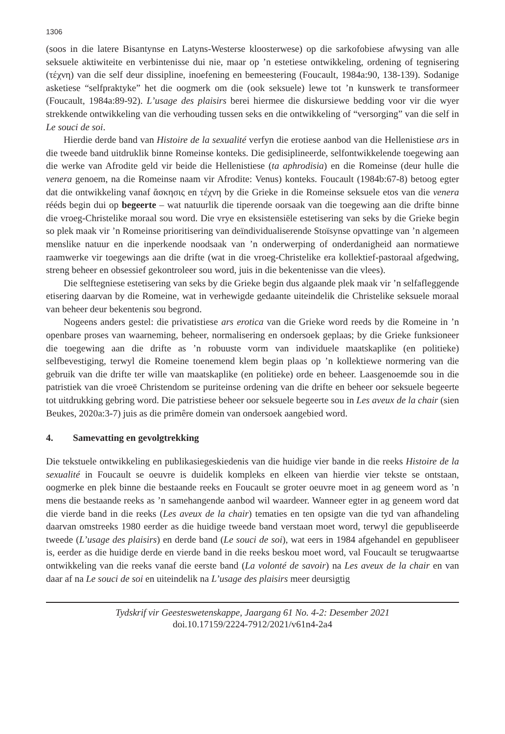1306
(soos in die latere Bisantynse en Latyns-Westerse kloosterwese) op die sarkofobiese afwysing van alle seksuele aktiwiteite en verbintenisse dui nie, maar op ’n estetiese ontwikkeling, ordening of tegnisering (τέχνη) van die self deur dissipline, inoefening en bemeestering (Foucault, 1984a:90, 138-139). Sodanige asketiese “selfpraktyke” het die oogmerk om die (ook seksuele) lewe tot ’n kunswerk te transformeer (Foucault, 1984a:89-92). L’usage des plaisirs berei hiermee die diskursiewe bedding voor vir die wyer strekkende ontwikkeling van die verhouding tussen seks en die ontwikkeling of “versorging” van die self in Le souci de soi.
Hierdie derde band van Histoire de la sexualité verfyn die erotiese aanbod van die Hellenistiese ars in die tweede band uitdruklik binne Romeinse konteks. Die gedisiplineerde, selfontwikkelende toegewing aan die werke van Afrodite geld vir beide die Hellenistiese (ta aphrodisia) en die Romeinse (deur hulle die venera genoem, na die Romeinse naam vir Afrodite: Venus) konteks. Foucault (1984b:67-8) betoog egter dat die ontwikkeling vanaf ἄσκησις en τέχνη by die Grieke in die Romeinse seksuele etos van die venera rééds begin dui op begeerte – wat natuurlik die tiperende oorsaak van die toegewing aan die drifte binne die vroeg-Christelike moraal sou word. Die vrye en eksistensiële estetisering van seks by die Grieke begin so plek maak vir ’n Romeinse prioritisering van deïndividualiserende Stoïsynse opvattinge van ’n algemeen menslike natuur en die inperkende noodsaak van ’n onderwerping of onderdanigheid aan normatiewe raamwerke vir toegewings aan die drifte (wat in die vroeg-Christelike era kollektief-pastoraal afgedwing, streng beheer en obsessief gekontroleer sou word, juis in die bekentenisse van die vlees).
Die selftegniese estetisering van seks by die Grieke begin dus algaande plek maak vir ’n selfafleggende etisering daarvan by die Romeine, wat in verhewigde gedaante uiteindelik die Christelike seksuele moraal van beheer deur bekentenis sou begrond.
Nogeens anders gestel: die privatistiese ars erotica van die Grieke word reeds by die Romeine in ’n openbare proses van waarneming, beheer, normalisering en ondersoek geplaas; by die Grieke funksioneer die toegewing aan die drifte as ’n robuuste vorm van individuele maatskaplike (en politieke) selfbevestiging, terwyl die Romeine toenemend klem begin plaas op ’n kollektiewe normering van die gebruik van die drifte ter wille van maatskaplike (en politieke) orde en beheer. Laasgenoemde sou in die patristiek van die vroeë Christendom se puriteinse ordening van die drifte en beheer oor seksuele begeerte tot uitdrukking gebring word. Die patristiese beheer oor seksuele begeerte sou in Les aveux de la chair (sien Beukes, 2020a:3-7) juis as die primêre domein van ondersoek aangebied word.
4. Samevatting en gevolgtrekking
Die tekstuele ontwikkeling en publikasiegeskiedenis van die huidige vier bande in die reeks Histoire de la sexualité in Foucault se oeuvre is duidelik kompleks en elkeen van hierdie vier tekste se ontstaan, oogmerke en plek binne die bestaande reeks en Foucault se groter oeuvre moet in ag geneem word as ’n mens die bestaande reeks as ’n samehangende aanbod wil waardeer. Wanneer egter in ag geneem word dat die vierde band in die reeks (Les aveux de la chair) tematies en ten opsigte van die tyd van afhandeling daarvan omstreeks 1980 eerder as die huidige tweede band verstaan moet word, terwyl die gepubliseerde tweede (L’usage des plaisirs) en derde band (Le souci de soi), wat eers in 1984 afgehandel en gepubliseer is, eerder as die huidige derde en vierde band in die reeks beskou moet word, val Foucault se terugwaartse ontwikkeling van die reeks vanaf die eerste band (La volonté de savoir) na Les aveux de la chair en van daar af na Le souci de soi en uiteindelik na L’usage des plaisirs meer deursigtig
Tydskrif vir Geesteswetenskappe, Jaargang 61 No. 4-2: Desember 2021
doi.10.17159/2224-7912/2021/v61n4-2a4